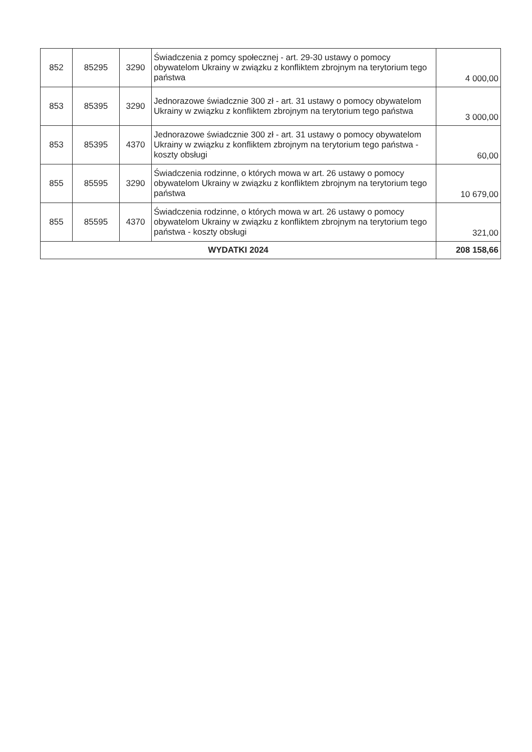| 852 | 85295 | 3290 | Świadczenia z pomcy społecznej - art. 29-30 ustawy o pomocy obywatelom Ukrainy w związku z konfliktem zbrojnym na terytorium tego państwa | 4 000,00 |
| 853 | 85395 | 3290 | Jednorazowe świadcznie 300 zł - art. 31 ustawy o pomocy obywatelom Ukrainy w związku z konfliktem zbrojnym na terytorium tego państwa | 3 000,00 |
| 853 | 85395 | 4370 | Jednorazowe świadcznie 300 zł - art. 31 ustawy o pomocy obywatelom Ukrainy w związku z konfliktem zbrojnym na terytorium tego państwa - koszty obsługi | 60,00 |
| 855 | 85595 | 3290 | Świadczenia rodzinne, o których mowa w art. 26 ustawy o pomocy obywatelom Ukrainy w związku z konfliktem zbrojnym na terytorium tego państwa | 10 679,00 |
| 855 | 85595 | 4370 | Świadczenia rodzinne, o których mowa w art. 26 ustawy o pomocy obywatelom Ukrainy w związku z konfliktem zbrojnym na terytorium tego państwa - koszty obsługi | 321,00 |
| WYDATKI 2024 | | | | 208 158,66 |